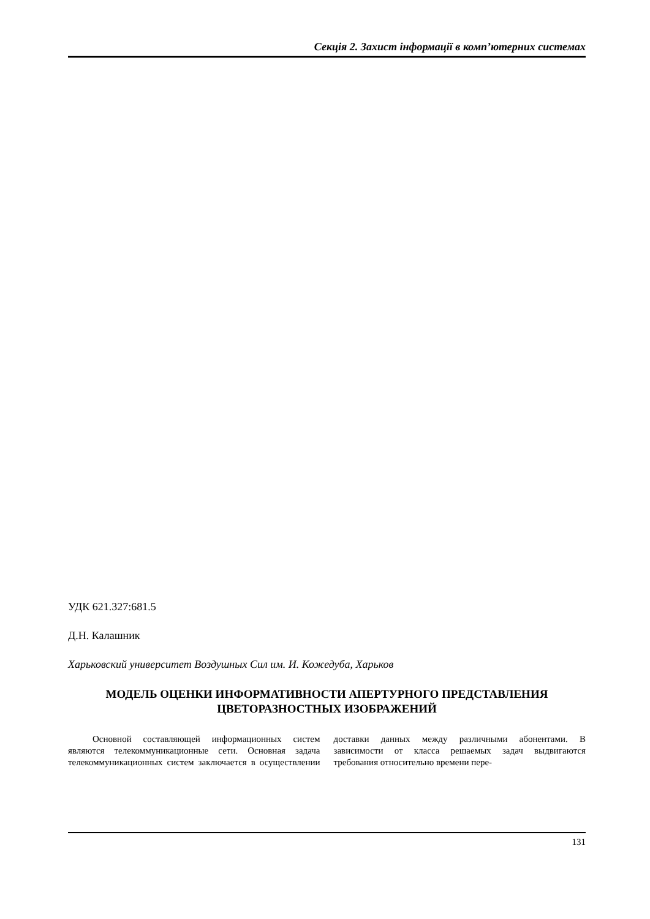Секція 2. Захист інформації в комп’ютерних системах
УДК 621.327:681.5
Д.Н. Калашник
Харьковский университет Воздушных Сил им. И. Кожедуба, Харьков
МОДЕЛЬ ОЦЕНКИ ИНФОРМАТИВНОСТИ АПЕРТУРНОГО ПРЕДСТАВЛЕНИЯ
ЦВЕТОРАЗНОСТНЫХ ИЗОБРАЖЕНИЙ
Основной составляющей информационных систем являются телекоммуникационные сети. Основная задача телекоммуникационных систем заключается в осуществлении доставки данных между различными абонентами. В зависимости от класса решаемых задач выдвигаются требования относительно времени пере-
131